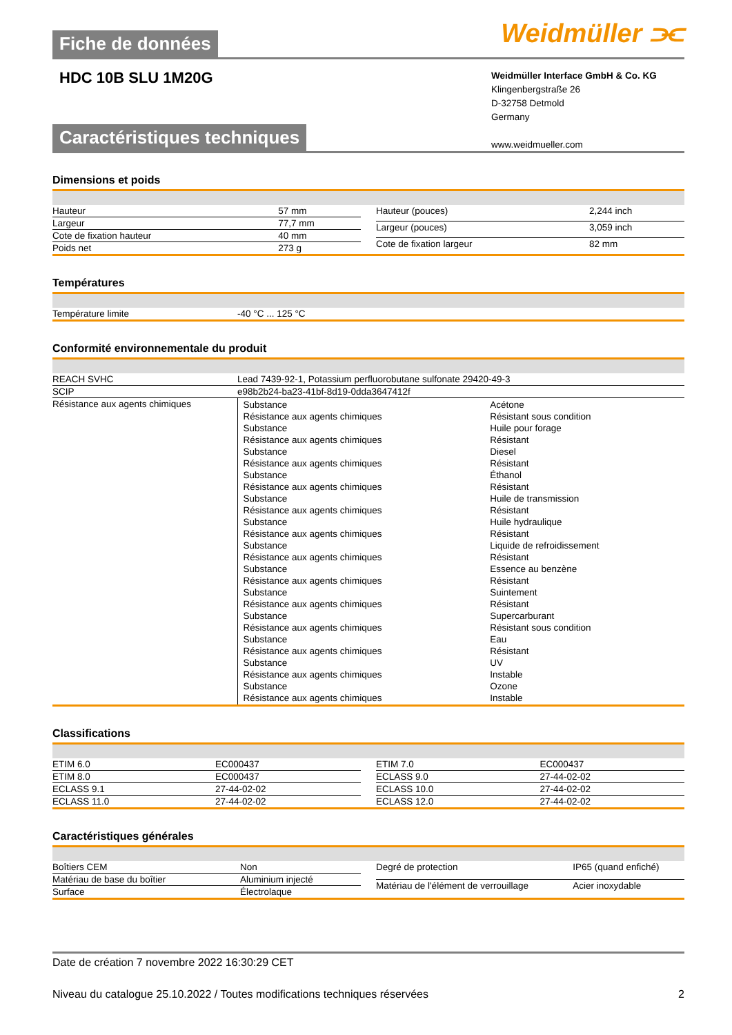Fiche de données
Weidmüller ⫘
HDC 10B SLU 1M20G
Weidmüller Interface GmbH & Co. KG
Klingenbergstraße 26
D-32758 Detmold
Germany
www.weidmueller.com
Caractéristiques techniques
Dimensions et poids
| Hauteur | 57 mm |
| Largeur | 77,7 mm |
| Cote de fixation hauteur | 40 mm |
| Poids net | 273 g |
| Hauteur (pouces) | 2,244 inch |
| Largeur (pouces) | 3,059 inch |
| Cote de fixation largeur | 82 mm |
Températures
| Température limite | -40 °C ... 125 °C |
Conformité environnementale du produit
| REACH SVHC | Lead 7439-92-1, Potassium perfluorobutane sulfonate 29420-49-3 |
| SCIP | e98b2b24-ba23-41bf-8d19-0dda3647412f |
| Résistance aux agents chimiques | / Substance / Acétone / / Résistance aux agents chimiques / Résistant sous condition / / Substance / Huile pour forage / / Résistance aux agents chimiques / Résistant / / Substance / Diesel / / Résistance aux agents chimiques / Résistant / / Substance / Éthanol / / Résistance aux agents chimiques / Résistant / / Substance / Huile de transmission / / Résistance aux agents chimiques / Résistant / / Substance / Huile hydraulique / / Résistance aux agents chimiques / Résistant / / Substance / Liquide de refroidissement / / Résistance aux agents chimiques / Résistant / / Substance / Essence au benzène / / Résistance aux agents chimiques / Résistant / / Substance / Suintement / / Résistance aux agents chimiques / Résistant / / Substance / Supercarburant / / Résistance aux agents chimiques / Résistant sous condition / / Substance / Eau / / Résistance aux agents chimiques / Résistant / / Substance / UV / / Résistance aux agents chimiques / Instable / / Substance / Ozone / / Résistance aux agents chimiques / Instable / |
Classifications
| ETIM 6.0 | EC000437 |
| ETIM 8.0 | EC000437 |
| ECLASS 9.1 | 27-44-02-02 |
| ECLASS 11.0 | 27-44-02-02 |
| ETIM 7.0 | EC000437 |
| ECLASS 9.0 | 27-44-02-02 |
| ECLASS 10.0 | 27-44-02-02 |
| ECLASS 12.0 | 27-44-02-02 |
Caractéristiques générales
| Boîtiers CEM | Non |
| Matériau de base du boîtier | Aluminium injecté |
| Surface | Électrolaque |
| Degré de protection | IP65 (quand enfiché) |
| Matériau de l'élément de verrouillage | Acier inoxydable |
Date de création 7 novembre 2022 16:30:29 CET
Niveau du catalogue 25.10.2022 / Toutes modifications techniques réservées 2